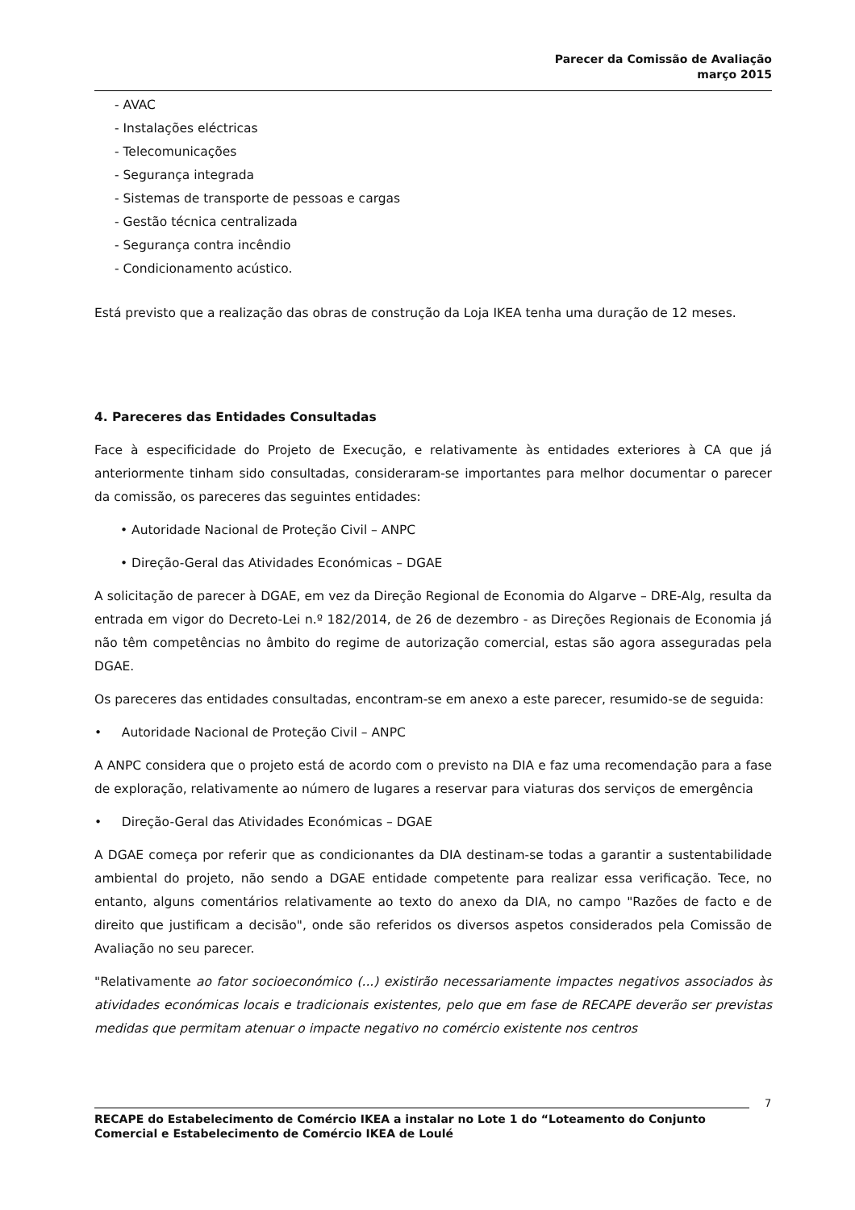Parecer da Comissão de Avaliação
março 2015
- AVAC
- Instalações eléctricas
- Telecomunicações
- Segurança integrada
- Sistemas de transporte de pessoas e cargas
- Gestão técnica centralizada
- Segurança contra incêndio
- Condicionamento acústico.
Está previsto que a realização das obras de construção da Loja IKEA tenha uma duração de 12 meses.
4. Pareceres das Entidades Consultadas
Face à especificidade do Projeto de Execução, e relativamente às entidades exteriores à CA que já anteriormente tinham sido consultadas, consideraram-se importantes para melhor documentar o parecer da comissão, os pareceres das seguintes entidades:
• Autoridade Nacional de Proteção Civil – ANPC
• Direção-Geral das Atividades Económicas – DGAE
A solicitação de parecer à DGAE, em vez da Direção Regional de Economia do Algarve – DRE-Alg, resulta da entrada em vigor do Decreto-Lei n.º 182/2014, de 26 de dezembro - as Direções Regionais de Economia já não têm competências no âmbito do regime de autorização comercial, estas são agora asseguradas pela DGAE.
Os pareceres das entidades consultadas, encontram-se em anexo a este parecer, resumido-se de seguida:
• Autoridade Nacional de Proteção Civil – ANPC
A ANPC considera que o projeto está de acordo com o previsto na DIA e faz uma recomendação para a fase de exploração, relativamente ao número de lugares a reservar para viaturas dos serviços de emergência
• Direção-Geral das Atividades Económicas – DGAE
A DGAE começa por referir que as condicionantes da DIA destinam-se todas a garantir a sustentabilidade ambiental do projeto, não sendo a DGAE entidade competente para realizar essa verificação. Tece, no entanto, alguns comentários relativamente ao texto do anexo da DIA, no campo "Razões de facto e de direito que justificam a decisão", onde são referidos os diversos aspetos considerados pela Comissão de Avaliação no seu parecer.
"Relativamente ao fator socioeconómico (...) existirão necessariamente impactes negativos associados às atividades económicas locais e tradicionais existentes, pelo que em fase de RECAPE deverão ser previstas medidas que permitam atenuar o impacte negativo no comércio existente nos centros
7
RECAPE do Estabelecimento de Comércio IKEA a instalar no Lote 1 do “Loteamento do Conjunto Comercial e Estabelecimento de Comércio IKEA de Loulé